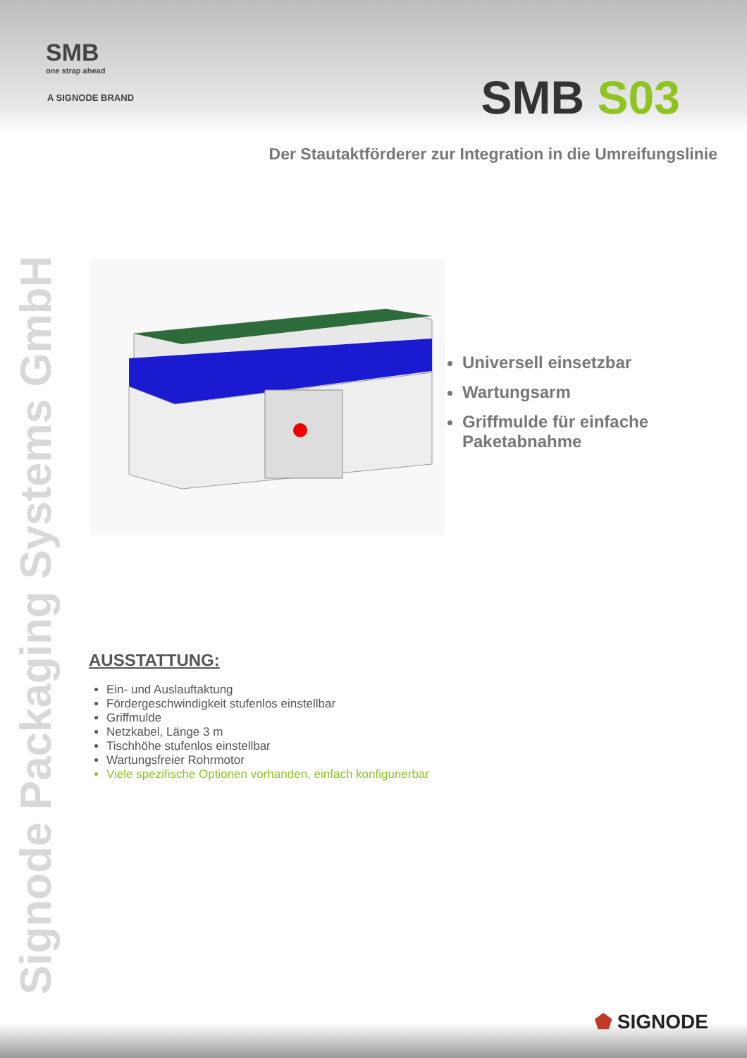SMB
one strap ahead
A SIGNODE BRAND
SMB S03
Der Stautaktförderer zur Integration in die Umreifungslinie
Signode Packaging Systems GmbH
Universell einsetzbar
Wartungsarm
Griffmulde für einfache
Paketabnahme
AUSSTATTUNG:
Ein- und Auslauftaktung
Fördergeschwindigkeit stufenlos einstellbar
Griffmulde
Netzkabel, Länge 3 m
Tischhöhe stufenlos einstellbar
Wartungsfreier Rohrmotor
Viele spezifische Optionen vorhanden, einfach konfigurierbar
⬟ SIGNODE